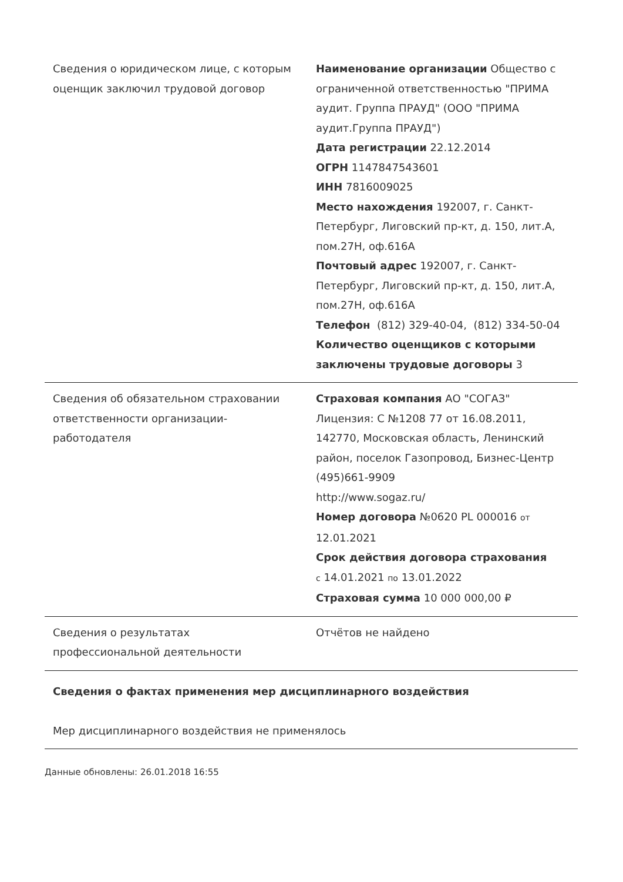| Сведения о юридическом лице, с которым оценщик заключил трудовой договор | Наименование организации Общество с ограниченной ответственностью "ПРИМА аудит. Группа ПРАУД" (ООО "ПРИМА аудит.Группа ПРАУД") Дата регистрации 22.12.2014 ОГРН 1147847543601 ИНН 7816009025 Место нахождения 192007, г. Санкт-Петербург, Лиговский пр-кт, д. 150, лит.А, пом.27Н, оф.616А Почтовый адрес 192007, г. Санкт-Петербург, Лиговский пр-кт, д. 150, лит.А, пом.27Н, оф.616А Телефон (812) 329-40-04, (812) 334-50-04 Количество оценщиков с которыми заключены трудовые договоры 3 |
| Сведения об обязательном страховании ответственности организации-работодателя | Страховая компания АО "СОГАЗ" Лицензия: С №1208 77 от 16.08.2011, 142770, Московская область, Ленинский район, поселок Газопровод, Бизнес-Центр (495)661-9909 http://www.sogaz.ru/ Номер договора №0620 PL 000016 от 12.01.2021 Срок действия договора страхования с 14.01.2021 по 13.01.2022 Страховая сумма 10 000 000,00 ₽ |
| Сведения о результатах профессиональной деятельности | Отчётов не найдено |
| Сведения о фактах применения мер дисциплинарного воздействия Мер дисциплинарного воздействия не применялось | |
Данные обновлены: 26.01.2018 16:55